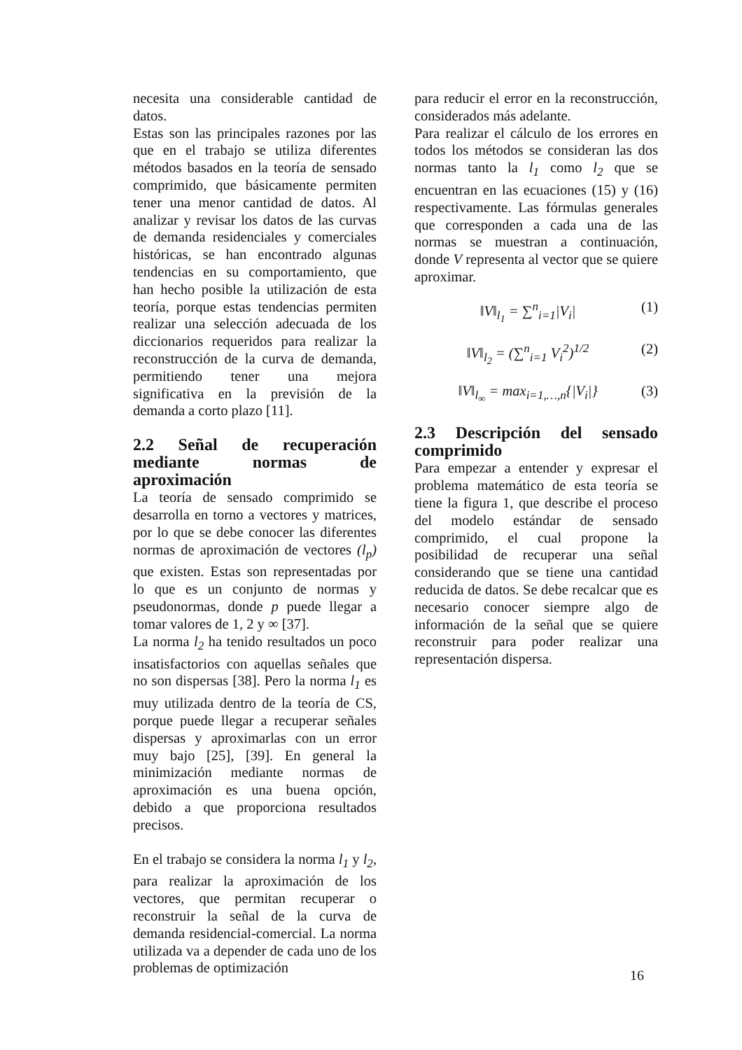necesita una considerable cantidad de datos.
Estas son las principales razones por las que en el trabajo se utiliza diferentes métodos basados en la teoría de sensado comprimido, que básicamente permiten tener una menor cantidad de datos. Al analizar y revisar los datos de las curvas de demanda residenciales y comerciales históricas, se han encontrado algunas tendencias en su comportamiento, que han hecho posible la utilización de esta teoría, porque estas tendencias permiten realizar una selección adecuada de los diccionarios requeridos para realizar la reconstrucción de la curva de demanda, permitiendo tener una mejora significativa en la previsión de la demanda a corto plazo [11].
2.2 Señal de recuperación mediante normas de aproximación
La teoría de sensado comprimido se desarrolla en torno a vectores y matrices, por lo que se debe conocer las diferentes normas de aproximación de vectores (l<sub>p</sub>) que existen. Estas son representadas por lo que es un conjunto de normas y pseudonormas, donde p puede llegar a tomar valores de 1, 2 y ∞ [37].
La norma l<sub>2</sub> ha tenido resultados un poco insatisfactorios con aquellas señales que no son dispersas [38]. Pero la norma l<sub>1</sub> es muy utilizada dentro de la teoría de CS, porque puede llegar a recuperar señales dispersas y aproximarlas con un error muy bajo [25], [39]. En general la minimización mediante normas de aproximación es una buena opción, debido a que proporciona resultados precisos.
En el trabajo se considera la norma l<sub>1</sub> y l<sub>2</sub>, para realizar la aproximación de los vectores, que permitan recuperar o reconstruir la señal de la curva de demanda residencial-comercial. La norma utilizada va a depender de cada uno de los problemas de optimización
para reducir el error en la reconstrucción, considerados más adelante.
Para realizar el cálculo de los errores en todos los métodos se consideran las dos normas tanto la l<sub>1</sub> como l<sub>2</sub> que se encuentran en las ecuaciones (15) y (16) respectivamente. Las fórmulas generales que corresponden a cada una de las normas se muestran a continuación, donde V representa al vector que se quiere aproximar.
‖V‖<sub>l<sub>1</sub></sub> = ∑<sup>n</sup><sub>i=1</sub>|V<sub>i</sub>| (1)
‖V‖<sub>l<sub>2</sub></sub> = (∑<sup>n</sup><sub>i=1</sub> V<sub>i</sub><sup>2</sup>)<sup>1/2</sup> (2)
‖V‖<sub>l<sub>∞</sub></sub> = max<sub>i=1,…,n</sub>{|V<sub>i</sub>|} (3)
2.3 Descripción del sensado comprimido
Para empezar a entender y expresar el problema matemático de esta teoría se tiene la figura 1, que describe el proceso del modelo estándar de sensado comprimido, el cual propone la posibilidad de recuperar una señal considerando que se tiene una cantidad reducida de datos. Se debe recalcar que es necesario conocer siempre algo de información de la señal que se quiere reconstruir para poder realizar una representación dispersa.
16